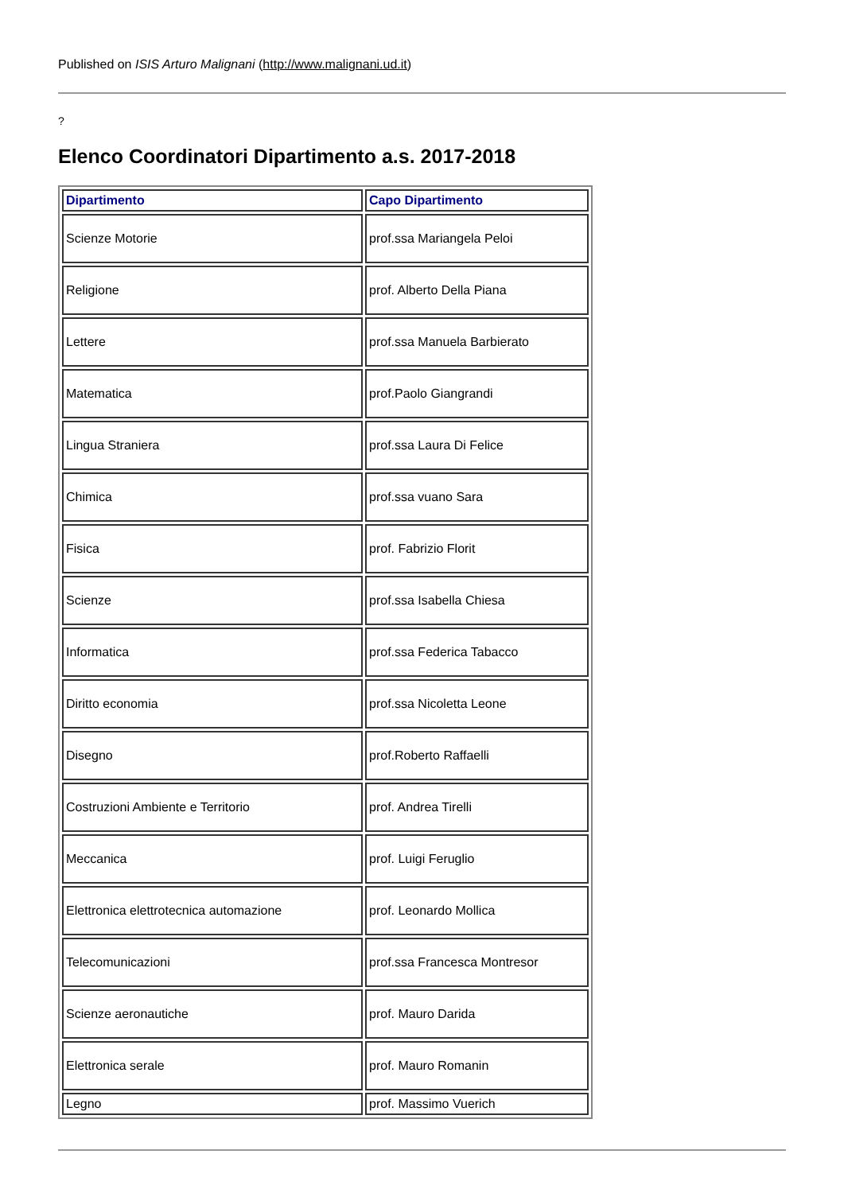Published on ISIS Arturo Malignani (http://www.malignani.ud.it)
?
Elenco Coordinatori Dipartimento a.s. 2017-2018
| Dipartimento | Capo Dipartimento |
| --- | --- |
| Scienze Motorie | prof.ssa Mariangela Peloi |
| Religione | prof. Alberto Della Piana |
| Lettere | prof.ssa Manuela Barbierato |
| Matematica | prof.Paolo Giangrandi |
| Lingua Straniera | prof.ssa Laura Di Felice |
| Chimica | prof.ssa vuano Sara |
| Fisica | prof. Fabrizio Florit |
| Scienze | prof.ssa Isabella Chiesa |
| Informatica | prof.ssa Federica Tabacco |
| Diritto economia | prof.ssa Nicoletta Leone |
| Disegno | prof.Roberto Raffaelli |
| Costruzioni Ambiente e Territorio | prof. Andrea Tirelli |
| Meccanica | prof. Luigi Feruglio |
| Elettronica elettrotecnica automazione | prof. Leonardo Mollica |
| Telecomunicazioni | prof.ssa Francesca Montresor |
| Scienze aeronautiche | prof. Mauro Darida |
| Elettronica serale | prof. Mauro Romanin |
| Legno | prof. Massimo Vuerich |